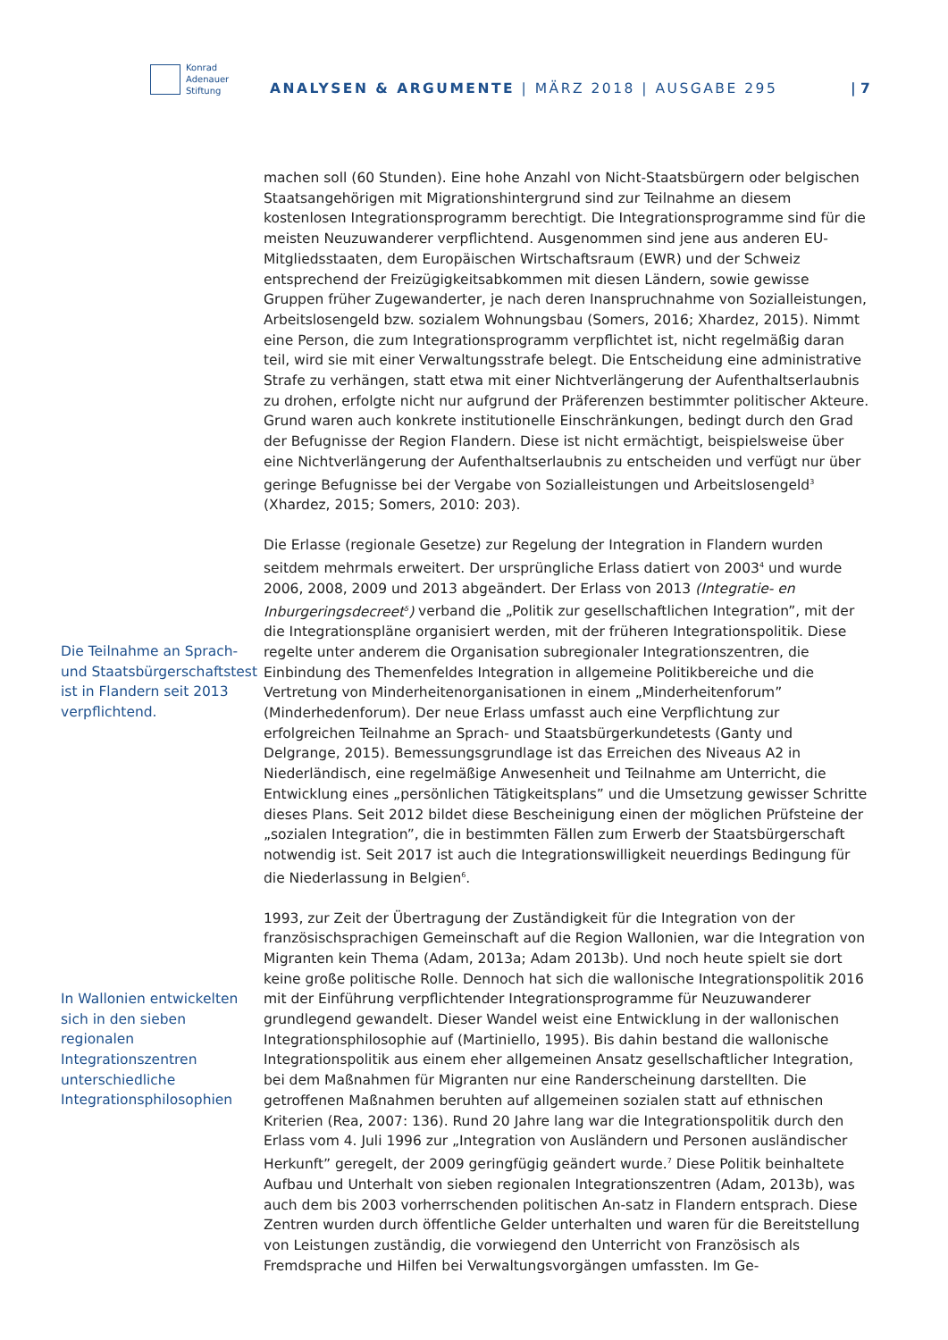Konrad
Adenauer
Stiftung
ANALYSEN & ARGUMENTE | MÄRZ 2018 | AUSGABE 295
| 7
Die Teilnahme an Sprach- und Staats­bürgerschaftstest ist in Flandern seit 2013 verpflichtend.
In Wallonien entwickelten sich in den sieben regionalen Integrationszentren unterschiedliche Integrationsphilosophien
machen soll (60 Stunden). Eine hohe Anzahl von Nicht-Staatsbürgern oder belgischen Staatsangehörigen mit Migrationshintergrund sind zur Teilnahme an diesem kostenlosen Integrationsprogramm berechtigt. Die Integrationsprogramme sind für die meisten Neuzuwanderer verpflichtend. Ausgenommen sind jene aus anderen EU-Mitgliedsstaaten, dem Europäischen Wirtschaftsraum (EWR) und der Schweiz entsprechend der Freizügigkeitsabkommen mit diesen Ländern, sowie gewisse Gruppen früher Zugewanderter, je nach deren Inanspruchnahme von Sozialleistungen, Arbeitslosengeld bzw. sozialem Wohnungsbau (Somers, 2016; Xhardez, 2015). Nimmt eine Person, die zum Integrationsprogramm verpflichtet ist, nicht regelmäßig daran teil, wird sie mit einer Verwaltungsstrafe belegt. Die Entscheidung eine administrative Strafe zu verhängen, statt etwa mit einer Nichtverlängerung der Aufenthaltserlaubnis zu drohen, erfolgte nicht nur aufgrund der Präferenzen bestimmter politischer Akteure. Grund waren auch konkrete institutionelle Einschränkungen, bedingt durch den Grad der Befugnisse der Region Flandern. Diese ist nicht ermächtigt, beispielsweise über eine Nichtverlängerung der Aufenthaltserlaubnis zu entscheiden und verfügt nur über geringe Befugnisse bei der Vergabe von Sozialleistungen und Arbeitslosengeld<sup>3</sup> (Xhardez, 2015; Somers, 2010: 203).
Die Erlasse (regionale Gesetze) zur Regelung der Integration in Flandern wurden seitdem mehrmals erweitert. Der ursprüngliche Erlass datiert von 2003<sup>4</sup> und wurde 2006, 2008, 2009 und 2013 abgeändert. Der Erlass von 2013 (Integratie- en Inburgeringsdecreet<sup>5</sup>) verband die „Politik zur gesellschaftlichen Integration”, mit der die Integrationspläne organisiert werden, mit der früheren Integrationspolitik. Diese regelte unter anderem die Organisation subregionaler Integrationszentren, die Einbindung des Themenfeldes Integration in allgemeine Politikbereiche und die Vertretung von Minderheitenorganisationen in einem „Minderheitenforum” (Minderhedenforum). Der neue Erlass umfasst auch eine Verpflichtung zur erfolgreichen Teilnahme an Sprach- und Staatsbürgerkundetests (Ganty und Delgrange, 2015). Bemessungsgrundlage ist das Erreichen des Niveaus A2 in Niederländisch, eine regelmäßige Anwesenheit und Teilnahme am Unterricht, die Entwicklung eines „persönlichen Tätigkeitsplans” und die Umsetzung gewisser Schritte dieses Plans. Seit 2012 bildet diese Bescheinigung einen der möglichen Prüfsteine der „sozialen Integration”, die in bestimmten Fällen zum Erwerb der Staatsbürgerschaft notwendig ist. Seit 2017 ist auch die Integrationswilligkeit neuerdings Bedingung für die Niederlassung in Belgien<sup>6</sup>.
1993, zur Zeit der Übertragung der Zuständigkeit für die Integration von der französischsprachigen Gemeinschaft auf die Region Wallonien, war die Integration von Migranten kein Thema (Adam, 2013a; Adam 2013b). Und noch heute spielt sie dort keine große politische Rolle. Dennoch hat sich die wallonische Integrationspolitik 2016 mit der Einführung verpflichtender Integrationsprogramme für Neuzuwanderer grundlegend gewandelt. Dieser Wandel weist eine Entwicklung in der wallonischen Integrationsphilosophie auf (Martiniello, 1995). Bis dahin bestand die wallonische Integrationspolitik aus einem eher allgemeinen Ansatz gesellschaftlicher Integration, bei dem Maßnahmen für Migranten nur eine Randerscheinung darstellten. Die getroffenen Maßnahmen beruhten auf allgemeinen sozialen statt auf ethnischen Kriterien (Rea, 2007: 136). Rund 20 Jahre lang war die Integrationspolitik durch den Erlass vom 4. Juli 1996 zur „Integration von Ausländern und Personen ausländischer Herkunft” geregelt, der 2009 geringfügig geändert wurde.<sup>7</sup> Diese Politik beinhaltete Aufbau und Unterhalt von sieben regionalen Integrationszentren (Adam, 2013b), was auch dem bis 2003 vorherrschenden politischen An-satz in Flandern entsprach. Diese Zentren wurden durch öffentliche Gelder unterhalten und waren für die Bereitstellung von Leistungen zuständig, die vorwiegend den Unterricht von Französisch als Fremdsprache und Hilfen bei Verwaltungsvorgängen umfassten. Im Ge-